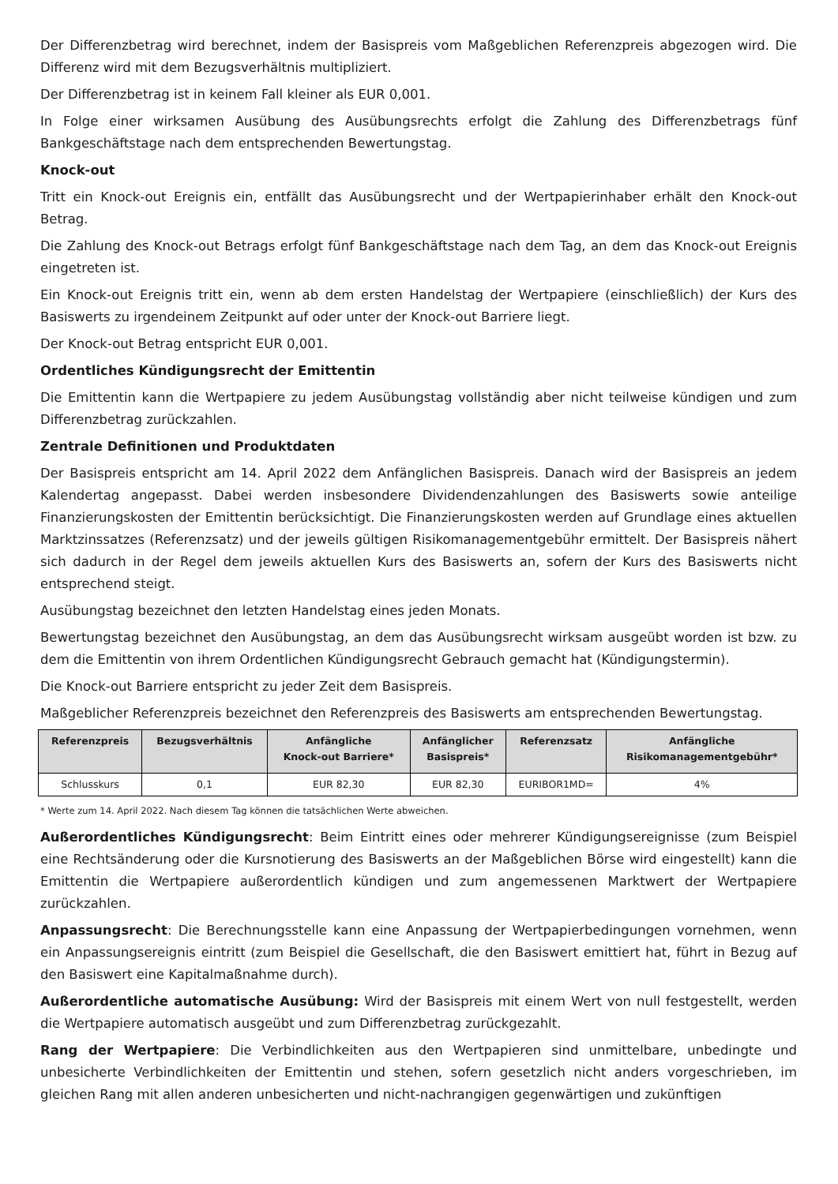Der Differenzbetrag wird berechnet, indem der Basispreis vom Maßgeblichen Referenzpreis abgezogen wird. Die Differenz wird mit dem Bezugsverhältnis multipliziert.
Der Differenzbetrag ist in keinem Fall kleiner als EUR 0,001.
In Folge einer wirksamen Ausübung des Ausübungsrechts erfolgt die Zahlung des Differenzbetrags fünf Bankgeschäftstage nach dem entsprechenden Bewertungstag.
Knock-out
Tritt ein Knock-out Ereignis ein, entfällt das Ausübungsrecht und der Wertpapierinhaber erhält den Knock-out Betrag.
Die Zahlung des Knock-out Betrags erfolgt fünf Bankgeschäftstage nach dem Tag, an dem das Knock-out Ereignis eingetreten ist.
Ein Knock-out Ereignis tritt ein, wenn ab dem ersten Handelstag der Wertpapiere (einschließlich) der Kurs des Basiswerts zu irgendeinem Zeitpunkt auf oder unter der Knock-out Barriere liegt.
Der Knock-out Betrag entspricht EUR 0,001.
Ordentliches Kündigungsrecht der Emittentin
Die Emittentin kann die Wertpapiere zu jedem Ausübungstag vollständig aber nicht teilweise kündigen und zum Differenzbetrag zurückzahlen.
Zentrale Definitionen und Produktdaten
Der Basispreis entspricht am 14. April 2022 dem Anfänglichen Basispreis. Danach wird der Basispreis an jedem Kalendertag angepasst. Dabei werden insbesondere Dividendenzahlungen des Basiswerts sowie anteilige Finanzierungskosten der Emittentin berücksichtigt. Die Finanzierungskosten werden auf Grundlage eines aktuellen Marktzinssatzes (Referenzsatz) und der jeweils gültigen Risikomanagementgebühr ermittelt. Der Basispreis nähert sich dadurch in der Regel dem jeweils aktuellen Kurs des Basiswerts an, sofern der Kurs des Basiswerts nicht entsprechend steigt.
Ausübungstag bezeichnet den letzten Handelstag eines jeden Monats.
Bewertungstag bezeichnet den Ausübungstag, an dem das Ausübungsrecht wirksam ausgeübt worden ist bzw. zu dem die Emittentin von ihrem Ordentlichen Kündigungsrecht Gebrauch gemacht hat (Kündigungstermin).
Die Knock-out Barriere entspricht zu jeder Zeit dem Basispreis.
Maßgeblicher Referenzpreis bezeichnet den Referenzpreis des Basiswerts am entsprechenden Bewertungstag.
| Referenzpreis | Bezugsverhältnis | Anfängliche Knock-out Barriere* | Anfänglicher Basispreis* | Referenzsatz | Anfängliche Risikomanagementgebühr* |
| --- | --- | --- | --- | --- | --- |
| Schlusskurs | 0,1 | EUR 82,30 | EUR 82,30 | EURIBOR1MD= | 4% |
* Werte zum 14. April 2022. Nach diesem Tag können die tatsächlichen Werte abweichen.
Außerordentliches Kündigungsrecht: Beim Eintritt eines oder mehrerer Kündigungsereignisse (zum Beispiel eine Rechtsänderung oder die Kursnotierung des Basiswerts an der Maßgeblichen Börse wird eingestellt) kann die Emittentin die Wertpapiere außerordentlich kündigen und zum angemessenen Marktwert der Wertpapiere zurückzahlen.
Anpassungsrecht: Die Berechnungsstelle kann eine Anpassung der Wertpapierbedingungen vornehmen, wenn ein Anpassungsereignis eintritt (zum Beispiel die Gesellschaft, die den Basiswert emittiert hat, führt in Bezug auf den Basiswert eine Kapitalmaßnahme durch).
Außerordentliche automatische Ausübung: Wird der Basispreis mit einem Wert von null festgestellt, werden die Wertpapiere automatisch ausgeübt und zum Differenzbetrag zurückgezahlt.
Rang der Wertpapiere: Die Verbindlichkeiten aus den Wertpapieren sind unmittelbare, unbedingte und unbesicherte Verbindlichkeiten der Emittentin und stehen, sofern gesetzlich nicht anders vorgeschrieben, im gleichen Rang mit allen anderen unbesicherten und nicht-nachrangigen gegenwärtigen und zukünftigen